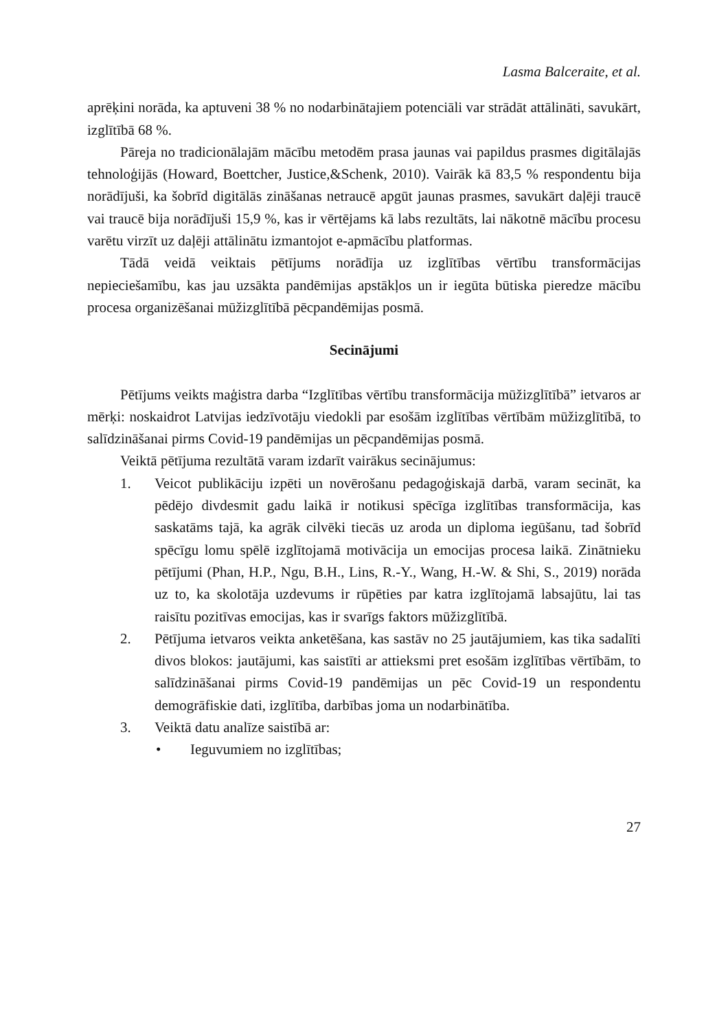Lasma Balceraite, et al.
aprēķini norāda, ka aptuveni 38 % no nodarbinātajiem potenciāli var strādāt attālināti, savukārt, izglītībā 68 %.
Pāreja no tradicionālajām mācību metodēm prasa jaunas vai papildus prasmes digitālajās tehnoloģijās (Howard, Boettcher, Justice,&Schenk, 2010). Vairāk kā 83,5 % respondentu bija norādījuši, ka šobrīd digitālās zināšanas netraucē apgūt jaunas prasmes, savukārt daļēji traucē vai traucē bija norādījuši 15,9 %, kas ir vērtējams kā labs rezultāts, lai nākotnē mācību procesu varētu virzīt uz daļēji attālinātu izmantojot e-apmācību platformas.
Tādā veidā veiktais pētījums norādīja uz izglītības vērtību transformācijas nepieciešamību, kas jau uzsākta pandēmijas apstākļos un ir iegūta būtiska pieredze mācību procesa organizēšanai mūžizglītībā pēcpandēmijas posmā.
Secinājumi
Pētījums veikts maģistra darba “Izglītības vērtību transformācija mūžizglītībā” ietvaros ar mērķi: noskaidrot Latvijas iedzīvotāju viedokli par esošām izglītības vērtībām mūžizglītībā, to salīdzināšanai pirms Covid-19 pandēmijas un pēcpandēmijas posmā.
Veiktā pētījuma rezultātā varam izdarīt vairākus secinājumus:
1. Veicot publikāciju izpēti un novērošanu pedagoģiskajā darbā, varam secināt, ka pēdējo divdesmit gadu laikā ir notikusi spēcīga izglītības transformācija, kas saskatāms tajā, ka agrāk cilvēki tiecās uz aroda un diploma iegūšanu, tad šobrīd spēcīgu lomu spēlē izglītojamā motivācija un emocijas procesa laikā. Zinātnieku pētījumi (Phan, H.P., Ngu, B.H., Lins, R.-Y., Wang, H.-W. & Shi, S., 2019) norāda uz to, ka skolotāja uzdevums ir rūpēties par katra izglītojamā labsajūtu, lai tas raisītu pozitīvas emocijas, kas ir svarīgs faktors mūžizglītībā.
2. Pētījuma ietvaros veikta anketēšana, kas sastāv no 25 jautājumiem, kas tika sadalīti divos blokos: jautājumi, kas saistīti ar attieksmi pret esošām izglītības vērtībām, to salīdzināšanai pirms Covid-19 pandēmijas un pēc Covid-19 un respondentu demogrāfiskie dati, izglītība, darbības joma un nodarbinātība.
3. Veiktā datu analīze saistībā ar:
• Ieguvumiem no izglītības;
27